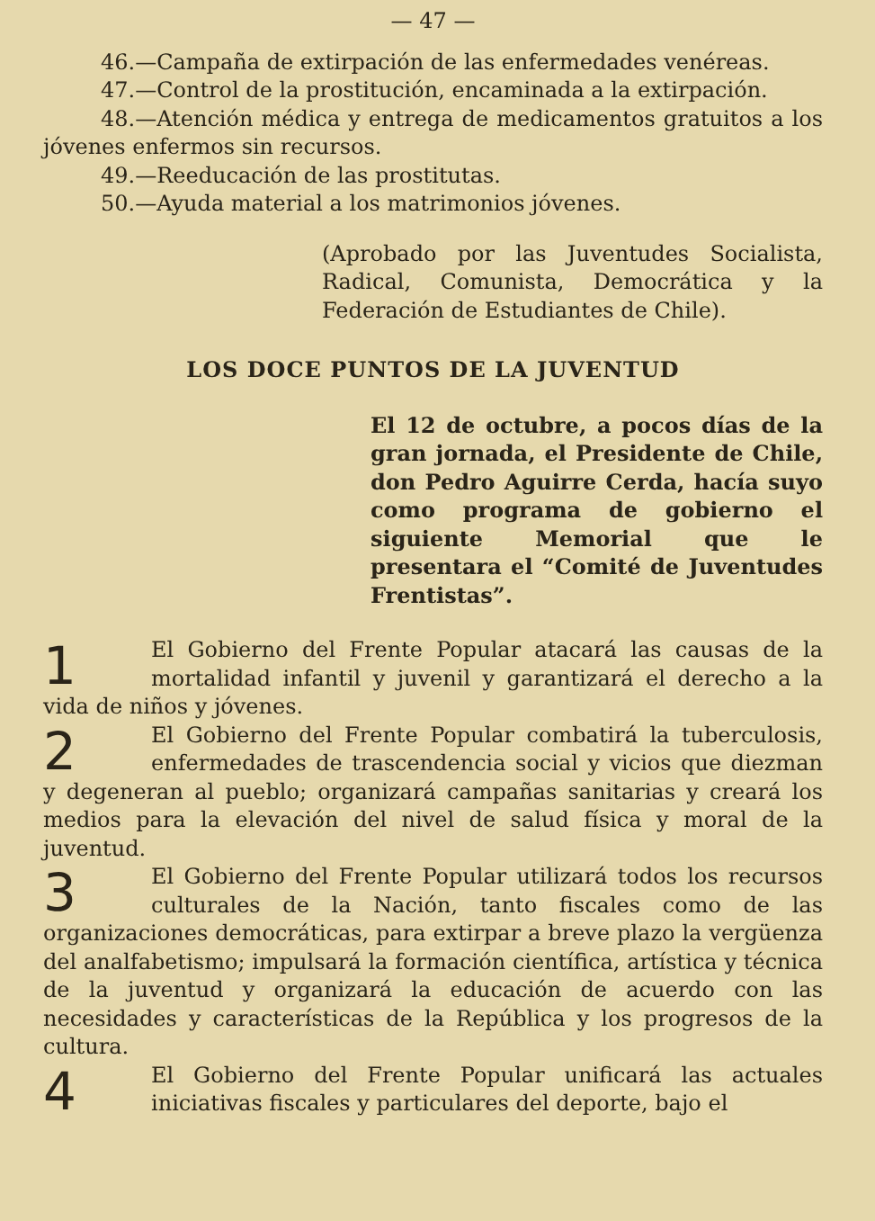— 47 —
46.—Campaña de extirpación de las enfermedades venéreas.
47.—Control de la prostitución, encaminada a la extirpación.
48.—Atención médica y entrega de medicamentos gratuitos a los jóvenes enfermos sin recursos.
49.—Reeducación de las prostitutas.
50.—Ayuda material a los matrimonios jóvenes.
(Aprobado por las Juventudes Socialista, Radical, Comunista, Democrática y la Federación de Estudiantes de Chile).
LOS DOCE PUNTOS DE LA JUVENTUD
El 12 de octubre, a pocos días de la gran jornada, el Presidente de Chile, don Pedro Aguirre Cerda, hacía suyo como programa de gobierno el siguiente Memorial que le presentara el “Comité de Juventudes Frentistas”.
1 El Gobierno del Frente Popular atacará las causas de la mortalidad infantil y juvenil y garantizará el derecho a la vida de niños y jóvenes.
2 El Gobierno del Frente Popular combatirá la tuberculosis, enfermedades de trascendencia social y vicios que diezman y degeneran al pueblo; organizará campañas sanitarias y creará los medios para la elevación del nivel de salud física y moral de la juventud.
3 El Gobierno del Frente Popular utilizará todos los recursos culturales de la Nación, tanto fiscales como de las organizaciones democráticas, para extirpar a breve plazo la vergüenza del analfabetismo; impulsará la formación científica, artística y técnica de la juventud y organizará la educación de acuerdo con las necesidades y características de la República y los progresos de la cultura.
4 El Gobierno del Frente Popular unificará las actuales iniciativas fiscales y particulares del deporte, bajo el